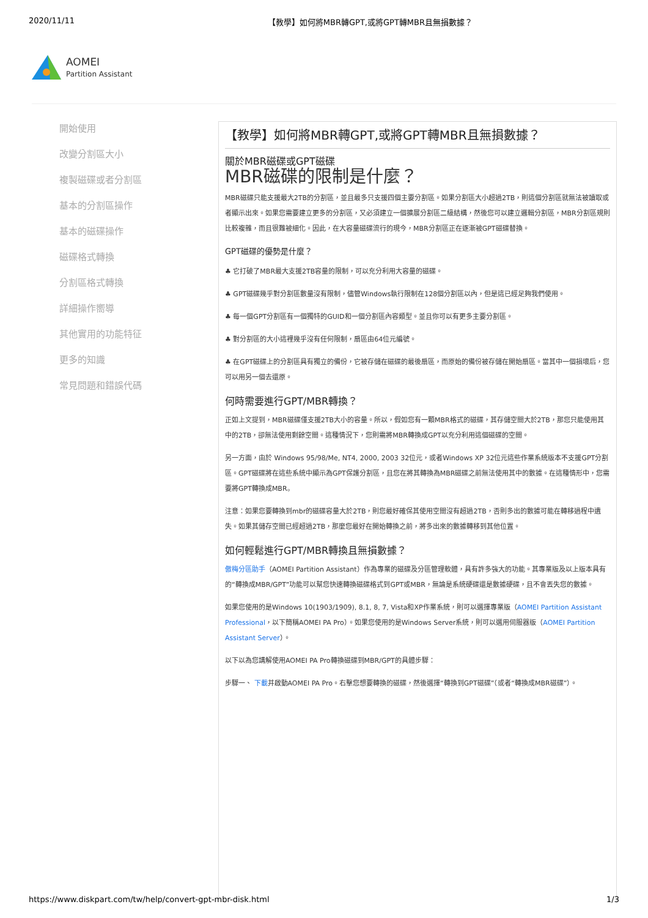2020/11/11 【教學】如何將MBR轉GPT,或將GPT轉MBR且無損數據？
AOMEI
Partition Assistant
開始使用
改變分割區大小
複製磁碟或者分割區
基本的分割區操作
基本的磁碟操作
磁碟格式轉換
分割區格式轉換
詳細操作嚮導
其他實用的功能特征
更多的知識
常見問題和錯誤代碼
【教學】如何將MBR轉GPT,或將GPT轉MBR且無損數據？
關於MBR磁碟或GPT磁碟
MBR磁碟的限制是什麼？
MBR磁碟只能支援最大2TB的分割區，並且最多只支援四個主要分割區。如果分割區大小超過2TB，則這個分割區就無法被讀取或者顯示出來。如果您需要建立更多的分割區，又必須建立一個擴展分割區二級結構，然後您可以建立邏輯分割區，MBR分割區規則比較複雜，而且很難被細化。因此，在大容量磁碟流行的現今，MBR分割區正在逐漸被GPT磁碟替換。
GPT磁碟的優勢是什麼？
♣ 它打破了MBR最大支援2TB容量的限制，可以充分利用大容量的磁碟。
♣ GPT磁碟幾乎對分割區數量沒有限制，儘管Windows執行限制在128個分割區以內，但是這已經足夠我們使用。
♣ 每一個GPT分割區有一個獨特的GUID和一個分割區內容類型。並且你可以有更多主要分割區。
♣ 對分割區的大小這裡幾乎沒有任何限制，扇區由64位元編號。
♣ 在GPT磁碟上的分割區具有獨立的備份，它被存儲在磁碟的最後扇區，而原始的備份被存儲在開始扇區。當其中一個損壞后，您可以用另一個去還原。
何時需要進行GPT/MBR轉換？
正如上文提到，MBR磁碟僅支援2TB大小的容量。所以，假如您有一顆MBR格式的磁碟，其存儲空間大於2TB，那您只能使用其中的2TB，卻無法使用剩餘空間。這種情況下，您則需將MBR轉換成GPT以充分利用這個磁碟的空間。
另一方面，由於 Windows 95/98/Me, NT4, 2000, 2003 32位元，或者Windows XP 32位元這些作業系統版本不支援GPT分割區。GPT磁碟將在這些系統中顯示為GPT保護分割區，且您在將其轉換為MBR磁碟之前無法使用其中的數據。在這種情形中，您需要將GPT轉換成MBR。
注意：如果您要轉換到mbr的磁碟容量大於2TB，則您最好確保其使用空間沒有超過2TB，否則多出的數據可能在轉移過程中遺失。如果其儲存空間已經超過2TB，那麼您最好在開始轉換之前，將多出來的數據轉移到其他位置。
如何輕鬆進行GPT/MBR轉換且無損數據？
傲梅分區助手（AOMEI Partition Assistant）作為專業的磁碟及分區管理軟體，具有許多強大的功能。其專業版及以上版本具有的“轉換成MBR/GPT”功能可以幫您快速轉換磁碟格式到GPT或MBR，無論是系統硬碟還是數據硬碟，且不會丟失您的數據。
如果您使用的是Windows 10(1903/1909), 8.1, 8, 7, Vista和XP作業系統，則可以選擇專業版（AOMEI Partition Assistant Professional，以下簡稱AOMEI PA Pro）。如果您使用的是Windows Server系統，則可以選用伺服器版（AOMEI Partition Assistant Server）。
以下以為您講解使用AOMEI PA Pro轉換磁碟到MBR/GPT的具體步驟：
步驟一、 下載并啟動AOMEI PA Pro。右擊您想要轉換的磁碟，然後選擇“轉換到GPT磁碟”（或者“轉換成MBR磁碟”）。
https://www.diskpart.com/tw/help/convert-gpt-mbr-disk.html 1/3